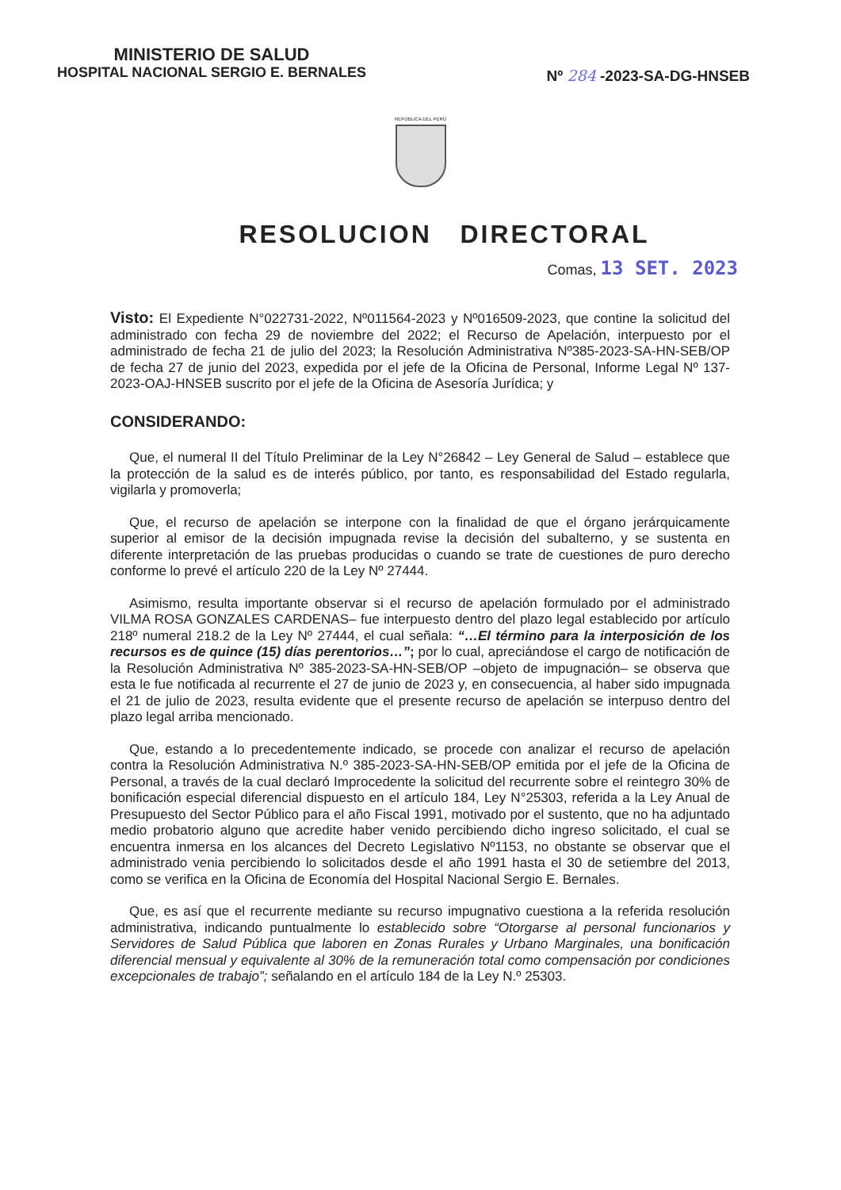MINISTERIO DE SALUD
HOSPITAL NACIONAL SERGIO E. BERNALES
Nº 284 -2023-SA-DG-HNSEB
REPÚBLICA DEL PERÚ
RESOLUCION DIRECTORAL
Comas, 13 SET. 2023
Visto: El Expediente N°022731-2022, Nº011564-2023 y Nº016509-2023, que contine la solicitud del administrado con fecha 29 de noviembre del 2022; el Recurso de Apelación, interpuesto por el administrado de fecha 21 de julio del 2023; la Resolución Administrativa Nº385-2023-SA-HN-SEB/OP de fecha 27 de junio del 2023, expedida por el jefe de la Oficina de Personal, Informe Legal Nº 137-2023-OAJ-HNSEB suscrito por el jefe de la Oficina de Asesoría Jurídica; y
CONSIDERANDO:
Que, el numeral II del Título Preliminar de la Ley N°26842 – Ley General de Salud – establece que la protección de la salud es de interés público, por tanto, es responsabilidad del Estado regularla, vigilarla y promoverla;
Que, el recurso de apelación se interpone con la finalidad de que el órgano jerárquicamente superior al emisor de la decisión impugnada revise la decisión del subalterno, y se sustenta en diferente interpretación de las pruebas producidas o cuando se trate de cuestiones de puro derecho conforme lo prevé el artículo 220 de la Ley Nº 27444.
Asimismo, resulta importante observar si el recurso de apelación formulado por el administrado VILMA ROSA GONZALES CARDENAS– fue interpuesto dentro del plazo legal establecido por artículo 218º numeral 218.2 de la Ley Nº 27444, el cual señala: “…El término para la interposición de los recursos es de quince (15) días perentorios…”; por lo cual, apreciándose el cargo de notificación de la Resolución Administrativa Nº 385-2023-SA-HN-SEB/OP –objeto de impugnación– se observa que esta le fue notificada al recurrente el 27 de junio de 2023 y, en consecuencia, al haber sido impugnada el 21 de julio de 2023, resulta evidente que el presente recurso de apelación se interpuso dentro del plazo legal arriba mencionado.
Que, estando a lo precedentemente indicado, se procede con analizar el recurso de apelación contra la Resolución Administrativa N.º 385-2023-SA-HN-SEB/OP emitida por el jefe de la Oficina de Personal, a través de la cual declaró Improcedente la solicitud del recurrente sobre el reintegro 30% de bonificación especial diferencial dispuesto en el artículo 184, Ley N°25303, referida a la Ley Anual de Presupuesto del Sector Público para el año Fiscal 1991, motivado por el sustento, que no ha adjuntado medio probatorio alguno que acredite haber venido percibiendo dicho ingreso solicitado, el cual se encuentra inmersa en los alcances del Decreto Legislativo Nº1153, no obstante se observar que el administrado venia percibiendo lo solicitados desde el año 1991 hasta el 30 de setiembre del 2013, como se verifica en la Oficina de Economía del Hospital Nacional Sergio E. Bernales.
Que, es así que el recurrente mediante su recurso impugnativo cuestiona a la referida resolución administrativa, indicando puntualmente lo establecido sobre “Otorgarse al personal funcionarios y Servidores de Salud Pública que laboren en Zonas Rurales y Urbano Marginales, una bonificación diferencial mensual y equivalente al 30% de la remuneración total como compensación por condiciones excepcionales de trabajo”; señalando en el artículo 184 de la Ley N.º 25303.